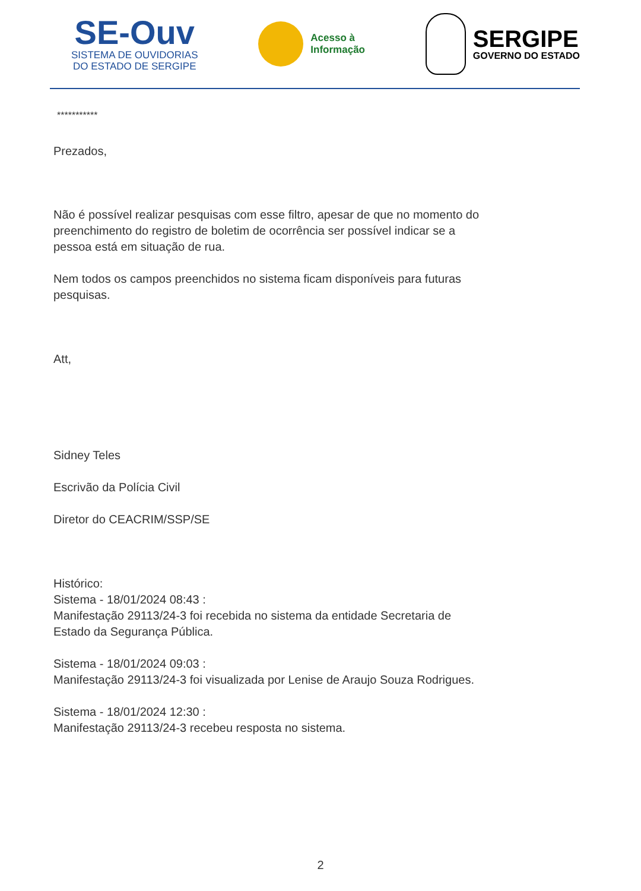SE-Ouv
SISTEMA DE OUVIDORIAS
DO ESTADO DE SERGIPE
Acesso à
Informação
SERGIPE
GOVERNO DO ESTADO
***********
Prezados,
Não é possível realizar pesquisas com esse filtro, apesar de que no momento do preenchimento do registro de boletim de ocorrência ser possível indicar se a pessoa está em situação de rua.
Nem todos os campos preenchidos no sistema ficam disponíveis para futuras pesquisas.
Att,
Sidney Teles
Escrivão da Polícia Civil
Diretor do CEACRIM/SSP/SE
Histórico:
Sistema - 18/01/2024 08:43 :
Manifestação 29113/24-3 foi recebida no sistema da entidade Secretaria de Estado da Segurança Pública.
Sistema - 18/01/2024 09:03 :
Manifestação 29113/24-3 foi visualizada por Lenise de Araujo Souza Rodrigues.
Sistema - 18/01/2024 12:30 :
Manifestação 29113/24-3 recebeu resposta no sistema.
2